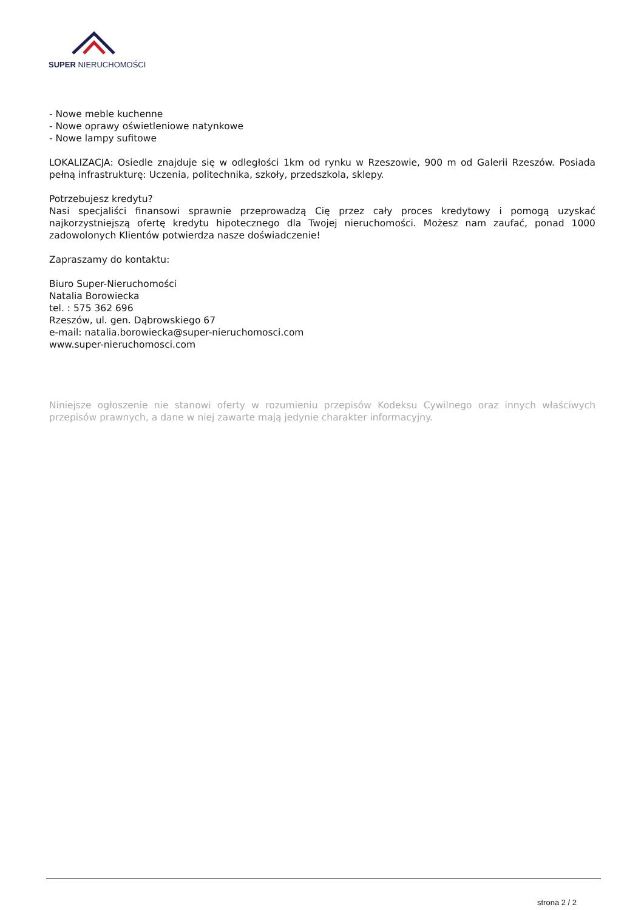SUPER NIERUCHOMOŚCI
- Nowe meble kuchenne
- Nowe oprawy oświetleniowe natynkowe
- Nowe lampy sufitowe
LOKALIZACJA: Osiedle znajduje się w odległości 1km od rynku w Rzeszowie, 900 m od Galerii Rzeszów. Posiada pełną infrastrukturę: Uczenia, politechnika, szkoły, przedszkola, sklepy.
Potrzebujesz kredytu?
Nasi specjaliści finansowi sprawnie przeprowadzą Cię przez cały proces kredytowy i pomogą uzyskać najkorzystniejszą ofertę kredytu hipotecznego dla Twojej nieruchomości. Możesz nam zaufać, ponad 1000 zadowolonych Klientów potwierdza nasze doświadczenie!
Zapraszamy do kontaktu:
Biuro Super-Nieruchomości
Natalia Borowiecka
tel. : 575 362 696
Rzeszów, ul. gen. Dąbrowskiego 67
e-mail: natalia.borowiecka@super-nieruchomosci.com
www.super-nieruchomosci.com
Niniejsze ogłoszenie nie stanowi oferty w rozumieniu przepisów Kodeksu Cywilnego oraz innych właściwych przepisów prawnych, a dane w niej zawarte mają jedynie charakter informacyjny.
strona 2 / 2